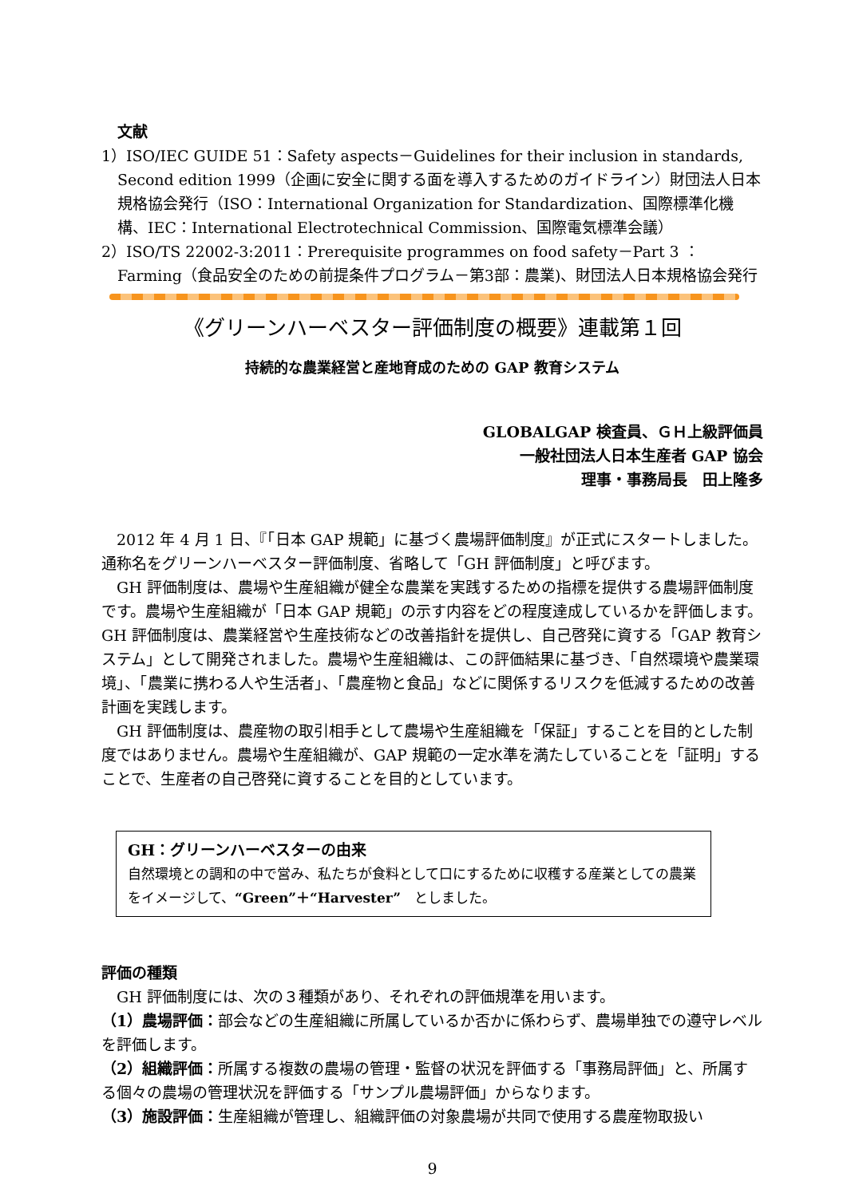文献
1）ISO/IEC GUIDE 51：Safety aspects－Guidelines for their inclusion in standards, Second edition 1999（企画に安全に関する面を導入するためのガイドライン）財団法人日本規格協会発行（ISO：International Organization for Standardization、国際標準化機構、IEC：International Electrotechnical Commission、国際電気標準会議）
2）ISO/TS 22002-3:2011：Prerequisite programmes on food safety－Part 3 ：Farming（食品安全のための前提条件プログラム－第3部：農業)、財団法人日本規格協会発行
《グリーンハーベスター評価制度の概要》連載第１回
持続的な農業経営と産地育成のための GAP 教育システム
GLOBALGAP 検査員、ＧＨ上級評価員
一般社団法人日本生産者 GAP 協会
理事・事務局長　田上隆多
2012 年 4 月 1 日、『「日本 GAP 規範」に基づく農場評価制度』が正式にスタートしました。通称名をグリーンハーベスター評価制度、省略して「GH 評価制度」と呼びます。
GH 評価制度は、農場や生産組織が健全な農業を実践するための指標を提供する農場評価制度です。農場や生産組織が「日本 GAP 規範」の示す内容をどの程度達成しているかを評価します。GH 評価制度は、農業経営や生産技術などの改善指針を提供し、自己啓発に資する「GAP 教育システム」として開発されました。農場や生産組織は、この評価結果に基づき、「自然環境や農業環境」、「農業に携わる人や生活者」、「農産物と食品」などに関係するリスクを低減するための改善計画を実践します。
GH 評価制度は、農産物の取引相手として農場や生産組織を「保証」することを目的とした制度ではありません。農場や生産組織が、GAP 規範の一定水準を満たしていることを「証明」することで、生産者の自己啓発に資することを目的としています。
GH：グリーンハーベスターの由来
自然環境との調和の中で営み、私たちが食料として口にするために収穫する産業としての農業をイメージして、“Green”＋“Harvester”　としました。
評価の種類
GH 評価制度には、次の３種類があり、それぞれの評価規準を用います。
（1）農場評価：部会などの生産組織に所属しているか否かに係わらず、農場単独での遵守レベルを評価します。
（2）組織評価：所属する複数の農場の管理・監督の状況を評価する「事務局評価」と、所属する個々の農場の管理状況を評価する「サンプル農場評価」からなります。
（3）施設評価：生産組織が管理し、組織評価の対象農場が共同で使用する農産物取扱い
9